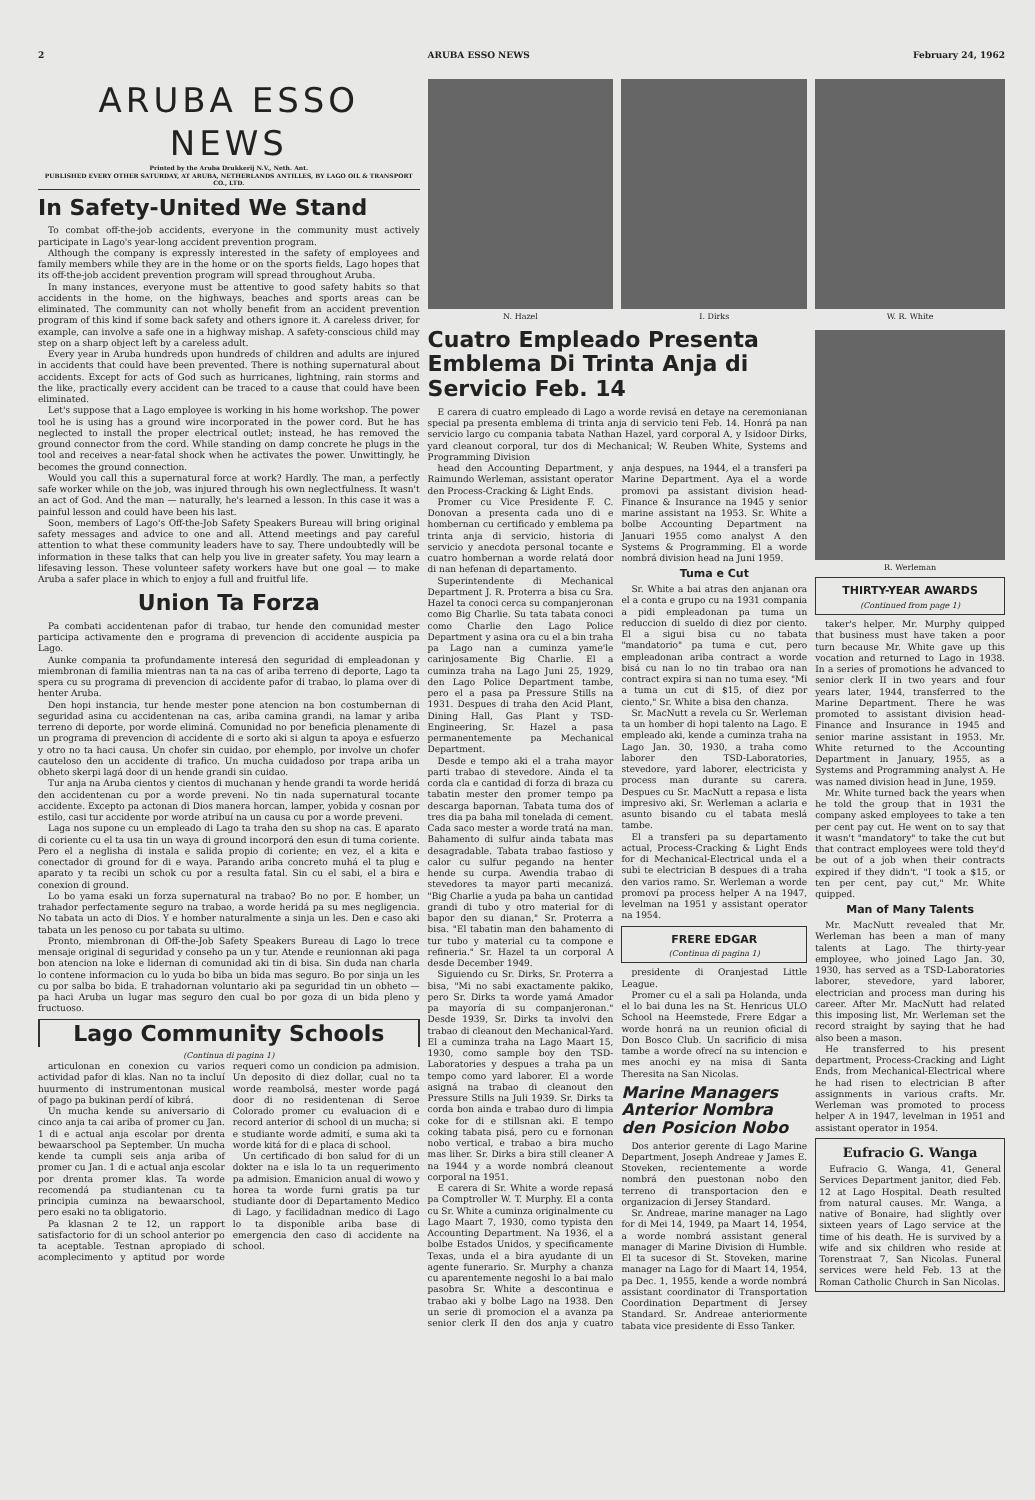2 ARUBA ESSO NEWS February 24, 1962
ARUBA ESSO NEWS
Printed by the Aruba Drukkerij N.V., Neth. Ant.
PUBLISHED EVERY OTHER SATURDAY, AT ARUBA, NETHERLANDS ANTILLES, BY LAGO OIL & TRANSPORT CO., LTD.
In Safety-United We Stand
To combat off-the-job accidents, everyone in the community must actively participate in Lago's year-long accident prevention program.
Although the company is expressly interested in the safety of employees and family members while they are in the home or on the sports fields, Lago hopes that its off-the-job accident prevention program will spread throughout Aruba.
In many instances, everyone must be attentive to good safety habits so that accidents in the home, on the highways, beaches and sports areas can be eliminated. The community can not wholly benefit from an accident prevention program of this kind if some back safety and others ignore it. A careless driver, for example, can involve a safe one in a highway mishap. A safety-conscious child may step on a sharp object left by a careless adult.
Every year in Aruba hundreds upon hundreds of children and adults are injured in accidents that could have been prevented. There is nothing supernatural about accidents. Except for acts of God such as hurricanes, lightning, rain storms and the like, practically every accident can be traced to a cause that could have been eliminated.
Let's suppose that a Lago employee is working in his home workshop. The power tool he is using has a ground wire incorporated in the power cord. But he has neglected to install the proper electrical outlet; instead, he has removed the ground connector from the cord. While standing on damp concrete he plugs in the tool and receives a near-fatal shock when he activates the power. Unwittingly, he becomes the ground connection.
Would you call this a supernatural force at work? Hardly. The man, a perfectly safe worker while on the job, was injured through his own neglectfulness. It wasn't an act of God. And the man — naturally, he's learned a lesson. In this case it was a painful lesson and could have been his last.
Soon, members of Lago's Off-the-Job Safety Speakers Bureau will bring original safety messages and advice to one and all. Attend meetings and pay careful attention to what these community leaders have to say. There undoubtedly will be information in these talks that can help you live in greater safety. You may learn a lifesaving lesson. These volunteer safety workers have but one goal — to make Aruba a safer place in which to enjoy a full and fruitful life.
Union Ta Forza
Pa combati accidentenan pafor di trabao, tur hende den comunidad mester participa activamente den e programa di prevencion di accidente auspicia pa Lago.
Aunke compania ta profundamente interesá den seguridad di empleadonan y miembronan di familia mientras nan ta na cas of ariba terreno di deporte, Lago ta spera cu su programa di prevencion di accidente pafor di trabao, lo plama over di henter Aruba.
Den hopi instancia, tur hende mester pone atencion na bon costumbernan di seguridad asina cu accidentenan na cas, ariba camina grandi, na lamar y ariba terreno di deporte, por worde eliminá. Comunidad no por beneficia plenamente di un programa di prevencion di accidente di e sorto aki si algun ta apoya e esfuerzo y otro no ta haci causa. Un chofer sin cuidao, por ehemplo, por involve un chofer cauteloso den un accidente di trafico. Un mucha cuidadoso por trapa ariba un obheto skerpi lagá door di un hende grandi sin cuidao.
Tur anja na Aruba cientos y cientos di muchanan y hende grandi ta worde heridá den accidentenan cu por a worde preveni. No tin nada supernatural tocante accidente. Excepto pa actonan di Dios manera horcan, lamper, yobida y cosnan por estilo, casi tur accidente por worde atribuí na un causa cu por a worde preveni.
Laga nos supone cu un empleado di Lago ta traha den su shop na cas. E aparato di coriente cu el ta usa tin un waya di ground incorporá den esun di tuma coriente. Pero el a neglisha di instala e salida propio di coriente; en vez, el a kita e conectador di ground for di e waya. Parando ariba concreto muhá el ta plug e aparato y ta recibi un schok cu por a resulta fatal. Sin cu el sabi, el a bira e conexion di ground.
Lo bo yama esaki un forza supernatural na trabao? Bo no por. E homber, un trahador perfectamente seguro na trabao, a worde heridá pa su mes negligencia. No tabata un acto di Dios. Y e homber naturalmente a sinja un les. Den e caso aki tabata un les penoso cu por tabata su ultimo.
Pronto, miembronan di Off-the-Job Safety Speakers Bureau di Lago lo trece mensaje original di seguridad y conseho pa un y tur. Atende e reunionnan aki paga bon atencion na loke e lidernan di comunidad aki tin di bisa. Sin duda nan charla lo contene informacion cu lo yuda bo biba un bida mas seguro. Bo por sinja un les cu por salba bo bida. E trahadornan voluntario aki pa seguridad tin un obheto — pa haci Aruba un lugar mas seguro den cual bo por goza di un bida pleno y fructuoso.
Lago Community Schools
(Continua di pagina 1)
articulonan en conexion cu varios actividad pafor di klas. Nan no ta incluí huurmento di instrumentonan musical of pago pa bukinan perdí of kibrá.
Un mucha kende su aniversario di cinco anja ta cai ariba of promer cu Jan. 1 di e actual anja escolar por drenta bewaarschool pa September. Un mucha kende ta cumpli seis anja ariba of promer cu Jan. 1 di e actual anja escolar por drenta promer klas. Ta worde recomendá pa studiantenan cu ta principia cuminza na bewaarschool, pero esaki no ta obligatorio.
Pa klasnan 2 te 12, un rapport satisfactorio for di un school anterior po ta aceptable. Testnan apropiado di acomplecimento y aptitud por worde requeri como un condicion pa admision. Un deposito di diez dollar, cual no ta worde reambolsá, mester worde pagá door di no residentenan di Seroe Colorado promer cu evaluacion di e record anterior di school di un mucha; si e studiante worde admití, e suma aki ta worde kitá for di e placa di school.
Un certificado di bon salud for di un dokter na e isla lo ta un requerimento pa admision. Emanicion anual di wowo y horea ta worde furni gratis pa tur studiante door di Departamento Medico di Lago, y facilidadnan medico di Lago lo ta disponible ariba base di emergencia den caso di accidente na school.
N. Hazel I. Dirks
Cuatro Empleado Presenta Emblema Di Trinta Anja di Servicio Feb. 14
E carera di cuatro empleado di Lago a worde revisá en detaye na ceremonianan special pa presenta emblema di trinta anja di servicio teni Feb. 14. Honrá pa nan servicio largo cu compania tabata Nathan Hazel, yard corporal A, y Isidoor Dirks, yard cleanout corporal, tur dos di Mechanical; W. Reuben White, Systems and Programming Division
head den Accounting Department, y Raimundo Werleman, assistant operator den Process-Cracking & Light Ends.
Promer cu Vice Presidente F. C. Donovan a presenta cada uno di e hombernan cu certificado y emblema pa trinta anja di servicio, historia di servicio y anecdota personal tocante e cuatro hombernan a worde relatá door di nan hefenan di departamento.
Superintendente di Mechanical Department J. R. Proterra a bisa cu Sra. Hazel ta conoci cerca su companjeronan como Big Charlie. Su tata tabata conoci como Charlie den Lago Police Department y asina ora cu el a bin traha pa Lago nan a cuminza yame'le carinjosamente Big Charlie. El a cuminza traha na Lago Juni 25, 1929, den Lago Police Department tambe, pero el a pasa pa Pressure Stills na 1931. Despues di traha den Acid Plant, Dining Hall, Gas Plant y TSD-Engineering, Sr. Hazel a pasa permanentemente pa Mechanical Department.
Desde e tempo aki el a traha mayor parti trabao di stevedore. Ainda el ta corda cla e cantidad di forza di braza cu tabatin mester den promer tempo pa descarga bapornan. Tabata tuma dos of tres dia pa baha mil tonelada di cement. Cada saco mester a worde tratá na man. Bahamento di sulfur ainda tabata mas desagradable. Tabata trabao fastioso y calor cu sulfur pegando na henter hende su curpa. Awendia trabao di stevedores ta mayor parti mecanizá. "Big Charlie a yuda pa baha un cantidad grandi di tubo y otro material for di bapor den su dianan," Sr. Proterra a bisa. "El tabatin man den bahamento di tur tubo y material cu ta compone e refineria." Sr. Hazel ta un corporal A desde December 1949.
Siguiendo cu Sr. Dirks, Sr. Proterra a bisa, "Mi no sabi exactamente pakiko, pero Sr. Dirks ta worde yamá Amador pa mayoría di su companjeronan." Desde 1939, Sr. Dirks ta involvi den trabao di cleanout den Mechanical-Yard. El a cuminza traha na Lago Maart 15, 1930, como sample boy den TSD-Laboratories y despues a traha pa un tempo como yard laborer. El a worde asigná na trabao di cleanout den Pressure Stills na Juli 1939. Sr. Dirks ta corda bon ainda e trabao duro di limpia coke for di e stillsnan aki. E tempo coking tabata pisá, pero cu e fornonan nobo vertical, e trabao a bira mucho mas liher. Sr. Dirks a bira still cleaner A na 1944 y a worde nombrá cleanout corporal na 1951.
E carera di Sr. White a worde repasá pa Comptroller W. T. Murphy. El a conta cu Sr. White a cuminza originalmente cu Lago Maart 7, 1930, como typista den Accounting Department. Na 1936, el a bolbe Estados Unidos, y specificamente Texas, unda el a bira ayudante di un agente funerario. Sr. Murphy a chanza cu aparentemente negoshi lo a bai malo pasobra Sr. White a descontinua e trabao aki y bolbe Lago na 1938. Den un serie di promocion el a avanza pa senior clerk II den dos anja y cuatro anja despues, na 1944, el a transferi pa Marine Department. Aya el a worde promovi pa assistant division head-Finance & Insurance na 1945 y senior marine assistant na 1953. Sr. White a bolbe Accounting Department na Januari 1955 como analyst A den Systems & Programming. El a worde nombrá division head na Juni 1959.
Tuma e Cut
Sr. White a bai atras den anjanan ora el a conta e grupo cu na 1931 compania a pidi empleadonan pa tuma un reduccion di sueldo di diez por ciento. El a sigui bisa cu no tabata "mandatorio" pa tuma e cut, pero empleadonan ariba contract a worde bisá cu nan lo no tin trabao ora nan contract expira si nan no tuma esey. "Mi a tuma un cut di $15, of diez por ciento," Sr. White a bisa den chanza.
Sr. MacNutt a revela cu Sr. Werleman ta un homber di hopi talento na Lago. E empleado aki, kende a cuminza traha na Lago Jan. 30, 1930, a traha como laborer den TSD-Laboratories, stevedore, yard laborer, electricista y process man durante su carera. Despues cu Sr. MacNutt a repasa e lista impresivo aki, Sr. Werleman a aclaria e asunto bisando cu el tabata meslá tambe.
El a transferi pa su departamento actual, Process-Cracking & Light Ends for di Mechanical-Electrical unda el a subi te electrician B despues di a traha den varios ramo. Sr. Werleman a worde promoví pa process helper A na 1947, levelman na 1951 y assistant operator na 1954.
FRERE EDGAR
(Continua di pagina 1)
presidente di Oranjestad Little League.
Promer cu el a sali pa Holanda, unda el lo bai duna les na St. Henricus ULO School na Heemstede, Frere Edgar a worde honrá na un reunion oficial di Don Bosco Club. Un sacrificio di misa tambe a worde ofrecí na su intencion e mes anochi ey na misa di Santa Theresita na San Nicolas.
Marine Managers Anterior Nombra den Posicion Nobo
Dos anterior gerente di Lago Marine Department, Joseph Andreae y James E. Stoveken, recientemente a worde nombrá den puestonan nobo den terreno di transportacion den e organizacion di Jersey Standard.
Sr. Andreae, marine manager na Lago for di Mei 14, 1949, pa Maart 14, 1954, a worde nombrá assistant general manager di Marine Division di Humble. El ta sucesor di St. Stoveken, marine manager na Lago for di Maart 14, 1954, pa Dec. 1, 1955, kende a worde nombrá assistant coordinator di Transportation Coordination Department di Jersey Standard. Sr. Andreae anteriormente tabata vice presidente di Esso Tanker.
W. R. White
R. Werleman
THIRTY-YEAR AWARDS
(Continued from page 1)
taker's helper. Mr. Murphy quipped that business must have taken a poor turn because Mr. White gave up this vocation and returned to Lago in 1938. In a series of promotions he advanced to senior clerk II in two years and four years later, 1944, transferred to the Marine Department. There he was promoted to assistant division head-Finance and Insurance in 1945 and senior marine assistant in 1953. Mr. White returned to the Accounting Department in January, 1955, as a Systems and Programming analyst A. He was named division head in June, 1959.
Mr. White turned back the years when he told the group that in 1931 the company asked employees to take a ten per cent pay cut. He went on to say that it wasn't "mandatory" to take the cut but that contract employees were told they'd be out of a job when their contracts expired if they didn't. "I took a $15, or ten per cent, pay cut," Mr. White quipped.
Man of Many Talents
Mr. MacNutt revealed that Mr. Werleman has been a man of many talents at Lago. The thirty-year employee, who joined Lago Jan. 30, 1930, has served as a TSD-Laboratories laborer, stevedore, yard laborer, electrician and process man during his career. After Mr. MacNutt had related this imposing list, Mr. Werleman set the record straight by saying that he had also been a mason.
He transferred to his present department, Process-Cracking and Light Ends, from Mechanical-Electrical where he had risen to electrician B after assignments in various crafts. Mr. Werleman was promoted to process helper A in 1947, levelman in 1951 and assistant operator in 1954.
Eufracio G. Wanga
Eufracio G. Wanga, 41, General Services Department janitor, died Feb. 12 at Lago Hospital. Death resulted from natural causes. Mr. Wanga, a native of Bonaire, had slightly over sixteen years of Lago service at the time of his death. He is survived by a wife and six children who reside at Torenstraat 7, San Nicolas. Funeral services were held Feb. 13 at the Roman Catholic Church in San Nicolas.